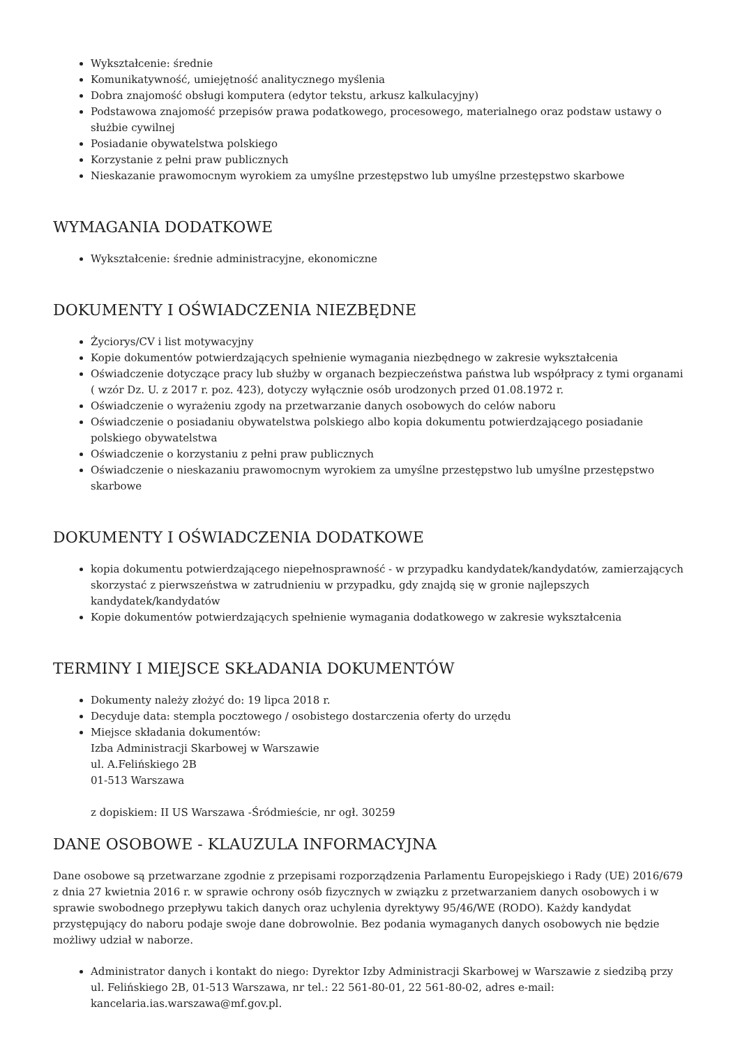Wykształcenie: średnie
Komunikatywność, umiejętność analitycznego myślenia
Dobra znajomość obsługi komputera (edytor tekstu, arkusz kalkulacyjny)
Podstawowa znajomość przepisów prawa podatkowego, procesowego, materialnego oraz podstaw ustawy o służbie cywilnej
Posiadanie obywatelstwa polskiego
Korzystanie z pełni praw publicznych
Nieskazanie prawomocnym wyrokiem za umyślne przestępstwo lub umyślne przestępstwo skarbowe
WYMAGANIA DODATKOWE
Wykształcenie: średnie administracyjne, ekonomiczne
DOKUMENTY I OŚWIADCZENIA NIEZBĘDNE
Życiorys/CV i list motywacyjny
Kopie dokumentów potwierdzających spełnienie wymagania niezbędnego w zakresie wykształcenia
Oświadczenie dotyczące pracy lub służby w organach bezpieczeństwa państwa lub współpracy z tymi organami ( wzór Dz. U. z 2017 r. poz. 423), dotyczy wyłącznie osób urodzonych przed 01.08.1972 r.
Oświadczenie o wyrażeniu zgody na przetwarzanie danych osobowych do celów naboru
Oświadczenie o posiadaniu obywatelstwa polskiego albo kopia dokumentu potwierdzającego posiadanie polskiego obywatelstwa
Oświadczenie o korzystaniu z pełni praw publicznych
Oświadczenie o nieskazaniu prawomocnym wyrokiem za umyślne przestępstwo lub umyślne przestępstwo skarbowe
DOKUMENTY I OŚWIADCZENIA DODATKOWE
kopia dokumentu potwierdzającego niepełnosprawność - w przypadku kandydatek/kandydatów, zamierzających skorzystać z pierwszeństwa w zatrudnieniu w przypadku, gdy znajdą się w gronie najlepszych kandydatek/kandydatów
Kopie dokumentów potwierdzających spełnienie wymagania dodatkowego w zakresie wykształcenia
TERMINY I MIEJSCE SKŁADANIA DOKUMENTÓW
Dokumenty należy złożyć do: 19 lipca 2018 r.
Decyduje data: stempla pocztowego / osobistego dostarczenia oferty do urzędu
Miejsce składania dokumentów:
Izba Administracji Skarbowej w Warszawie
ul. A.Felińskiego 2B
01-513 Warszawa
z dopiskiem: II US Warszawa -Śródmieście, nr ogł. 30259
DANE OSOBOWE - KLAUZULA INFORMACYJNA
Dane osobowe są przetwarzane zgodnie z przepisami rozporządzenia Parlamentu Europejskiego i Rady (UE) 2016/679 z dnia 27 kwietnia 2016 r. w sprawie ochrony osób fizycznych w związku z przetwarzaniem danych osobowych i w sprawie swobodnego przepływu takich danych oraz uchylenia dyrektywy 95/46/WE (RODO). Każdy kandydat przystępujący do naboru podaje swoje dane dobrowolnie. Bez podania wymaganych danych osobowych nie będzie możliwy udział w naborze.
Administrator danych i kontakt do niego: Dyrektor Izby Administracji Skarbowej w Warszawie z siedzibą przy ul. Felińskiego 2B, 01-513 Warszawa, nr tel.: 22 561-80-01, 22 561-80-02, adres e-mail: kancelaria.ias.warszawa@mf.gov.pl.